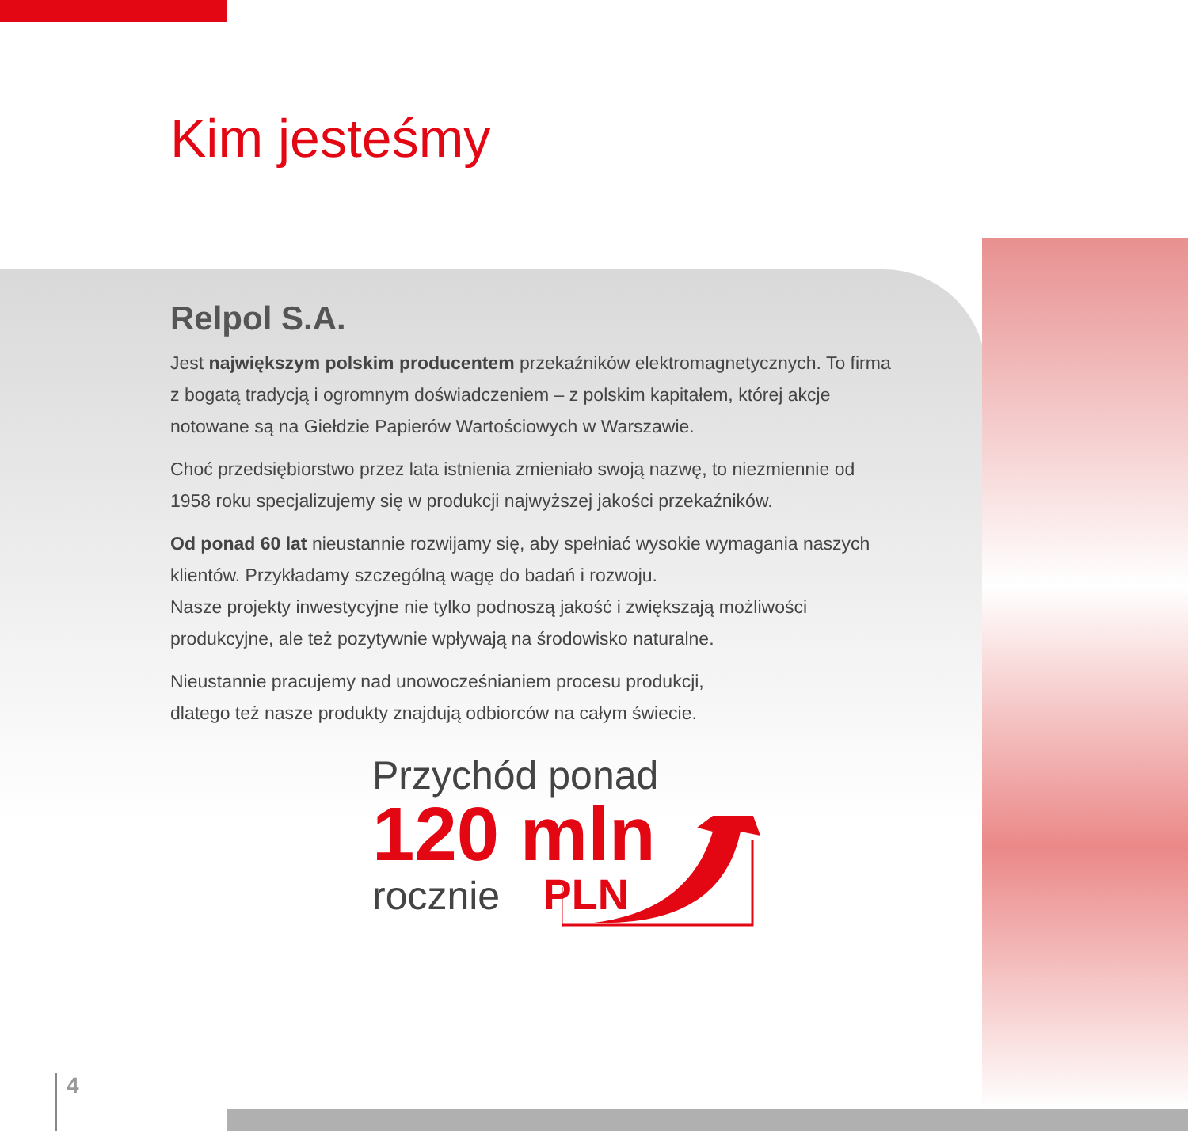Kim jesteśmy
Relpol S.A.
Jest największym polskim producentem przekaźników elektromagnetycznych. To firma z bogatą tradycją i ogromnym doświadczeniem – z polskim kapitałem, której akcje notowane są na Giełdzie Papierów Wartościowych w Warszawie.
Choć przedsiębiorstwo przez lata istnienia zmieniało swoją nazwę, to niezmiennie od 1958 roku specjalizujemy się w produkcji najwyższej jakości przekaźników.
Od ponad 60 lat nieustannie rozwijamy się, aby spełniać wysokie wymagania naszych klientów. Przykładamy szczególną wagę do badań i rozwoju.
Nasze projekty inwestycyjne nie tylko podnoszą jakość i zwiększają możliwości produkcyjne, ale też pozytywnie wpływają na środowisko naturalne.
Nieustannie pracujemy nad unowocześnianiem procesu produkcji,
dlatego też nasze produkty znajdują odbiorców na całym świecie.
Przychód ponad
120 mln
rocznie PLN
4